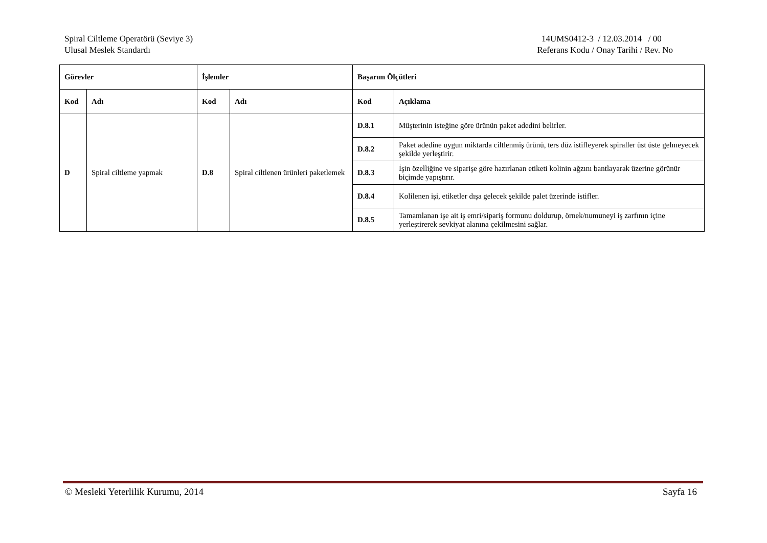Spiral Ciltleme Operatörü (Seviye 3)
Ulusal Meslek Standardı
14UMS0412-3 / 12.03.2014 / 00
Referans Kodu / Onay Tarihi / Rev. No
| Görevler | | İşlemler | | Başarım Ölçütleri | |
| --- | --- | --- | --- | --- | --- |
| Kod | Adı | Kod | Adı | Kod | Açıklama |
| D | Spiral ciltleme yapmak | D.8 | Spiral ciltlenen ürünleri paketlemek | D.8.1 | Müşterinin isteğine göre ürünün paket adedini belirler. |
| | | | | D.8.2 | Paket adedine uygun miktarda ciltlenmiş ürünü, ters düz istifleyerek spiraller üst üste gelmeyecek şekilde yerleştirir. |
| | | | | D.8.3 | İşin özelliğine ve siparişe göre hazırlanan etiketi kolinin ağzını bantlayarak üzerine görünür biçimde yapıştırır. |
| | | | | D.8.4 | Kolilenen işi, etiketler dışa gelecek şekilde palet üzerinde istifler. |
| | | | | D.8.5 | Tamamlanan işe ait iş emri/sipariş formunu doldurup, örnek/numuneyi iş zarfının içine yerleştirerek sevkiyat alanına çekilmesini sağlar. |
© Mesleki Yeterlilik Kurumu, 2014 Sayfa 16